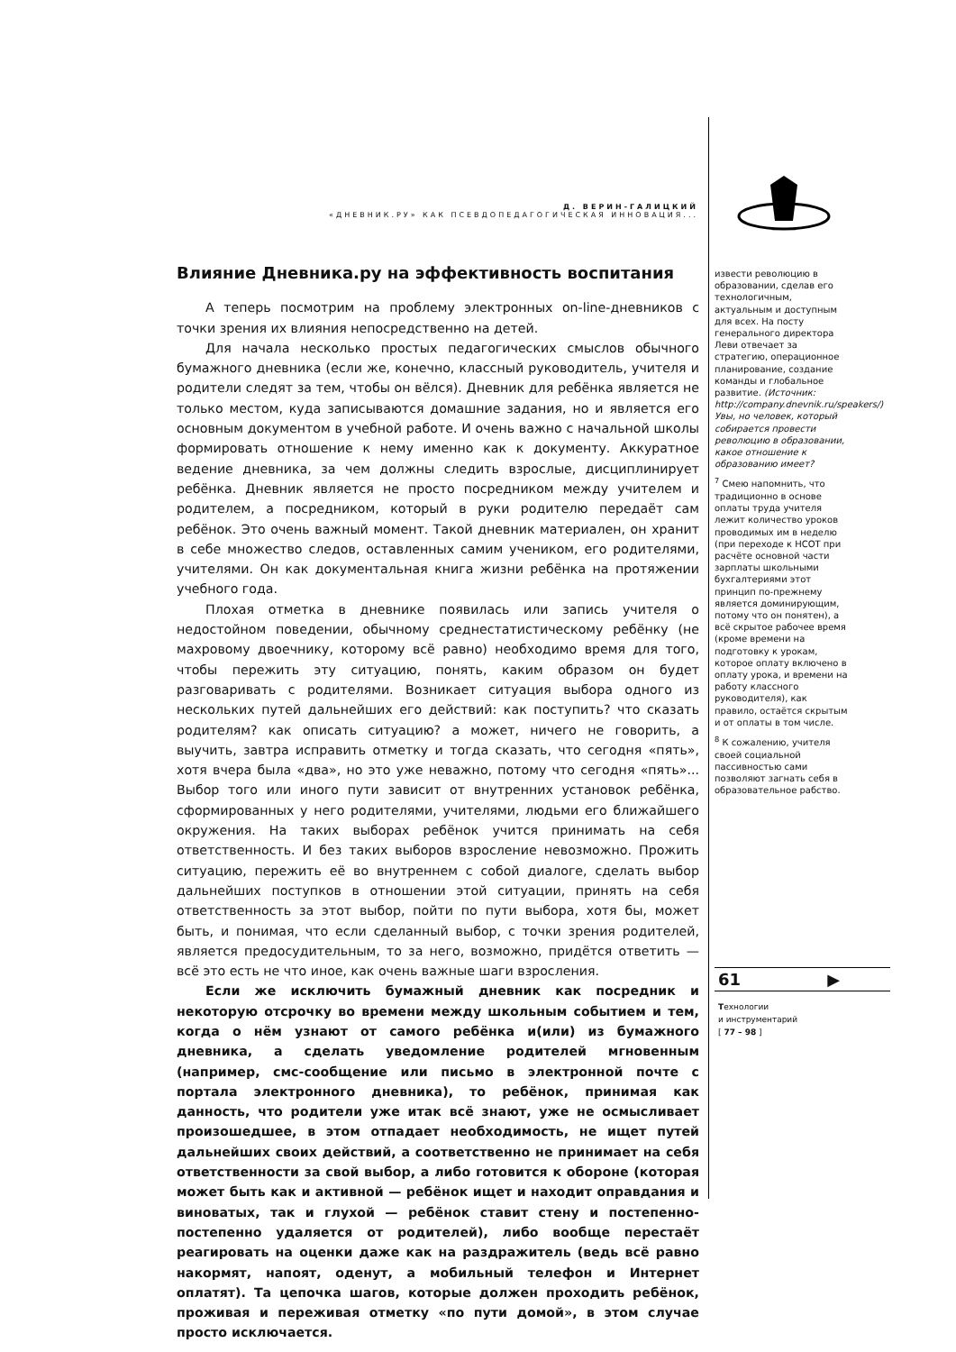Д. ВЕРИН-ГАЛИЦКИЙ
«ДНЕВНИК.РУ» КАК ПСЕВДОПЕДАГОГИЧЕСКАЯ ИННОВАЦИЯ...
Влияние Дневника.ру на эффективность воспитания
А теперь посмотрим на проблему электронных on-line-дневников с точки зрения их влияния непосредственно на детей.
Для начала несколько простых педагогических смыслов обычного бумажного дневника (если же, конечно, классный руководитель, учителя и родители следят за тем, чтобы он вёлся). Дневник для ребёнка является не только местом, куда записываются домашние задания, но и является его основным документом в учебной работе. И очень важно с начальной школы формировать отношение к нему именно как к документу. Аккуратное ведение дневника, за чем должны следить взрослые, дисциплинирует ребёнка. Дневник является не просто посредником между учителем и родителем, а посредником, который в руки родителю передаёт сам ребёнок. Это очень важный момент. Такой дневник материален, он хранит в себе множество следов, оставленных самим учеником, его родителями, учителями. Он как документальная книга жизни ребёнка на протяжении учебного года.
Плохая отметка в дневнике появилась или запись учителя о недостойном поведении, обычному среднестатистическому ребёнку (не махровому двоечнику, которому всё равно) необходимо время для того, чтобы пережить эту ситуацию, понять, каким образом он будет разговаривать с родителями. Возникает ситуация выбора одного из нескольких путей дальнейших его действий: как поступить? что сказать родителям? как описать ситуацию? а может, ничего не говорить, а выучить, завтра исправить отметку и тогда сказать, что сегодня «пять», хотя вчера была «два», но это уже неважно, потому что сегодня «пять»... Выбор того или иного пути зависит от внутренних установок ребёнка, сформированных у него родителями, учителями, людьми его ближайшего окружения. На таких выборах ребёнок учится принимать на себя ответственность. И без таких выборов взросление невозможно. Прожить ситуацию, пережить её во внутреннем с собой диалоге, сделать выбор дальнейших поступков в отношении этой ситуации, принять на себя ответственность за этот выбор, пойти по пути выбора, хотя бы, может быть, и понимая, что если сделанный выбор, с точки зрения родителей, является предосудительным, то за него, возможно, придётся ответить — всё это есть не что иное, как очень важные шаги взросления.
Если же исключить бумажный дневник как посредник и некоторую отсрочку во времени между школьным событием и тем, когда о нём узнают от самого ребёнка и(или) из бумажного дневника, а сделать уведомление родителей мгновенным (например, смс-сообщение или письмо в электронной почте с портала электронного дневника), то ребёнок, принимая как данность, что родители уже итак всё знают, уже не осмысливает произошедшее, в этом отпадает необходимость, не ищет путей дальнейших своих действий, а соответственно не принимает на себя ответственности за свой выбор, а либо готовится к обороне (которая может быть как и активной — ребёнок ищет и находит оправдания и виноватых, так и глухой — ребёнок ставит стену и постепенно-постепенно удаляется от родителей), либо вообще перестаёт реагировать на оценки даже как на раздражитель (ведь всё равно накормят, напоят, оденут, а мобильный телефон и Интернет оплатят). Та цепочка шагов, которые должен проходить ребёнок, проживая и переживая отметку «по пути домой», в этом случае просто исключается.
извести революцию в образовании, сделав его технологичным, актуальным и доступным для всех. На посту генерального директора Леви отвечает за стратегию, операционное планирование, создание команды и глобальное развитие. (Источник: http://company.dnevnik.ru/speakers/) Увы, но человек, который собирается провести революцию в образовании, какое отношение к образованию имеет?
<sup>7</sup> Смею напомнить, что традиционно в основе оплаты труда учителя лежит количество уроков проводимых им в неделю (при переходе к НСОТ при расчёте основной части зарплаты школьными бухгалтериями этот принцип по-прежнему является доминирующим, потому что он понятен), а всё скрытое рабочее время (кроме времени на подготовку к урокам, которое оплату включено в оплату урока, и времени на работу классного руководителя), как правило, остаётся скрытым и от оплаты в том числе.
<sup>8</sup> К сожалению, учителя своей социальной пассивностью сами позволяют загнать себя в образовательное рабство.
61 ▶
Технологии
и инструментарий
[ 77 – 98 ]